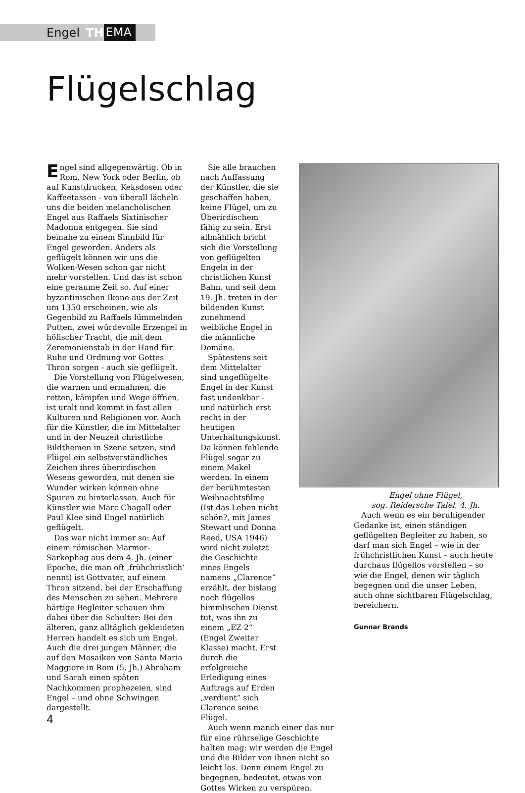Engel TH EMA
Flügelschlag
Engel sind allgegenwärtig. Ob in Rom, New York oder Berlin, ob auf Kunstdrucken, Keksdosen oder Kaffeetassen - von überall lächeln uns die beiden melancholischen Engel aus Raffaels Sixtinischer Madonna entgegen. Sie sind beinahe zu einem Sinnbild für Engel geworden. Anders als geflügelt können wir uns die Wolken-Wesen schon gar nicht mehr vorstellen. Und das ist schon eine geraume Zeit so. Auf einer byzantinischen Ikone aus der Zeit um 1350 erscheinen, wie als Gegenbild zu Raffaels lümmelnden Putten, zwei würdevolle Erzengel in höfischer Tracht, die mit dem Zeremonienstab in der Hand für Ruhe und Ordnung vor Gottes Thron sorgen - auch sie geflügelt.
Die Vorstellung von Flügelwesen, die warnen und ermahnen, die retten, kämpfen und Wege öffnen, ist uralt und kommt in fast allen Kulturen und Religionen vor. Auch für die Künstler, die im Mittelalter und in der Neuzeit christliche Bildthemen in Szene setzen, sind Flügel ein selbstverständliches Zeichen ihres überirdischen Wesens geworden, mit denen sie Wunder wirken können ohne Spuren zu hinterlassen. Auch für Künstler wie Marc Chagall oder Paul Klee sind Engel natürlich geflügelt.
Das war nicht immer so: Auf einem römischen Marmor-Sarkophag aus dem 4. Jh. (einer Epoche, die man oft ‚frühchristlich‘ nennt) ist Gottvater, auf einem Thron sitzend, bei der Erschaffung des Menschen zu sehen. Mehrere bärtige Begleiter schauen ihm dabei über die Schulter: Bei den älteren, ganz alltäglich gekleideten Herren handelt es sich um Engel. Auch die drei jungen Männer, die auf den Mosaiken von Santa Maria Maggiore in Rom (5. Jh.) Abraham und Sarah einen späten Nachkommen prophezeien, sind Engel – und ohne Schwingen dargestellt.
Sie alle brauchen nach Auffassung der Künstler, die sie geschaffen haben, keine Flügel, um zu Überirdischem fähig zu sein. Erst allmählich bricht sich die Vorstellung von geflügelten Engeln in der christlichen Kunst Bahn, und seit dem 19. Jh. treten in der bildenden Kunst zunehmend weibliche Engel in die männliche Domäne.
Spätestens seit dem Mittelalter sind ungeflügelte Engel in der Kunst fast undenkbar - und natürlich erst recht in der heutigen Unterhaltungskunst. Da können fehlende Flügel sogar zu einem Makel werden. In einem der berühmtesten Weihnachtsfilme (Ist das Leben nicht schön?, mit James Stewart und Donna Reed, USA 1946) wird nicht zuletzt die Geschichte eines Engels namens „Clarence“ erzählt, der bislang noch flügellos himmlischen Dienst tut, was ihn zu einem „EZ 2“ (Engel Zweiter Klasse) macht. Erst durch die erfolgreiche Erledigung eines Auftrags auf Erden „verdient“ sich Clarence seine Flügel.
Auch wenn manch einer das nur für eine rührselige Geschichte halten mag: wir werden die Engel und die Bilder von ihnen nicht so leicht los. Denn einem Engel zu begegnen, bedeutet, etwas von Gottes Wirken zu verspüren.
Engel ohne Flügel,
sog. Reidersche Tafel, 4. Jh.
Auch wenn es ein beruhigender Gedanke ist, einen ständigen geflügelten Begleiter zu haben, so darf man sich Engel – wie in der frühchristlichen Kunst – auch heute durchaus flügellos vorstellen – so wie die Engel, denen wir täglich begegnen und die unser Leben, auch ohne sichtbaren Flügelschlag, bereichern.
Gunnar Brands
4